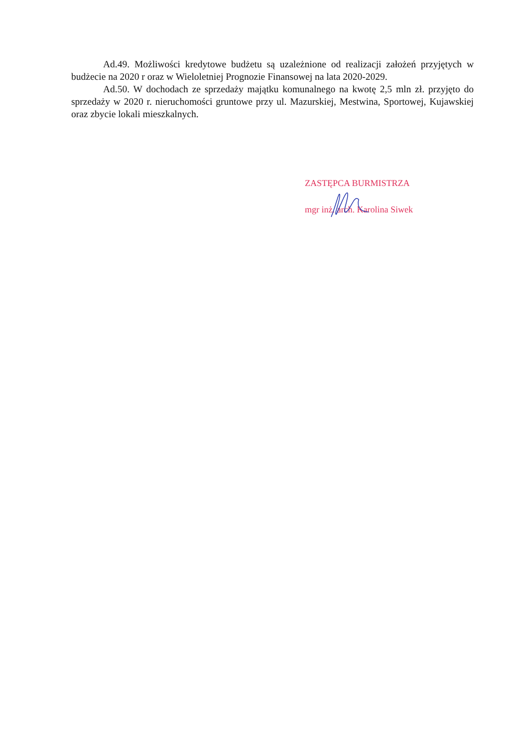Ad.49. Możliwości kredytowe budżetu są uzależnione od realizacji założeń przyjętych w budżecie na 2020 r oraz w Wieloletniej Prognozie Finansowej na lata 2020-2029.
Ad.50. W dochodach ze sprzedaży majątku komunalnego na kwotę 2,5 mln zł. przyjęto do sprzedaży w 2020 r. nieruchomości gruntowe przy ul. Mazurskiej, Mestwina, Sportowej, Kujawskiej oraz zbycie lokali mieszkalnych.
ZASTĘPCA BURMISTRZA
mgr inż. arch. Karolina Siwek